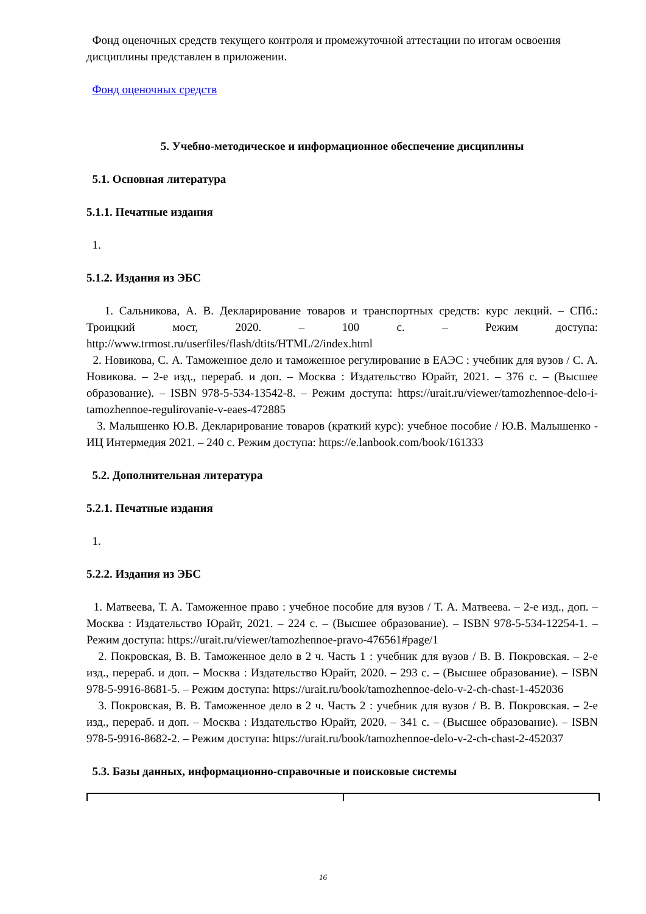Фонд оценочных средств текущего контроля и промежуточной аттестации по итогам освоения дисциплины представлен в приложении.
Фонд оценочных средств
5. Учебно-методическое и информационное обеспечение дисциплины
5.1. Основная литература
5.1.1. Печатные издания
1.
5.1.2. Издания из ЭБС
1. Сальникова, А. В. Декларирование товаров и транспортных средств: курс лекций. – СПб.: Троицкий мост, 2020. – 100 с. – Режим доступа: http://www.trmost.ru/userfiles/flash/dtits/HTML/2/index.html
2. Новикова, С. А. Таможенное дело и таможенное регулирование в ЕАЭС : учебник для вузов / С. А. Новикова. – 2-е изд., перераб. и доп. – Москва : Издательство Юрайт, 2021. – 376 с. – (Высшее образование). – ISBN 978-5-534-13542-8. – Режим доступа: https://urait.ru/viewer/tamozhennoe-delo-i-tamozhennoe-regulirovanie-v-eaes-472885
3. Малышенко Ю.В. Декларирование товаров (краткий курс): учебное пособие / Ю.В. Малышенко - ИЦ Интермедия 2021. – 240 с. Режим доступа: https://e.lanbook.com/book/161333
5.2. Дополнительная литература
5.2.1. Печатные издания
1.
5.2.2. Издания из ЭБС
1. Матвеева, Т. А. Таможенное право : учебное пособие для вузов / Т. А. Матвеева. – 2-е изд., доп. – Москва : Издательство Юрайт, 2021. – 224 с. – (Высшее образование). – ISBN 978-5-534-12254-1. – Режим доступа: https://urait.ru/viewer/tamozhennoe-pravo-476561#page/1
2. Покровская, В. В. Таможенное дело в 2 ч. Часть 1 : учебник для вузов / В. В. Покровская. – 2-е изд., перераб. и доп. – Москва : Издательство Юрайт, 2020. – 293 с. – (Высшее образование). – ISBN 978-5-9916-8681-5. – Режим доступа: https://urait.ru/book/tamozhennoe-delo-v-2-ch-chast-1-452036
3. Покровская, В. В. Таможенное дело в 2 ч. Часть 2 : учебник для вузов / В. В. Покровская. – 2-е изд., перераб. и доп. – Москва : Издательство Юрайт, 2020. – 341 с. – (Высшее образование). – ISBN 978-5-9916-8682-2. – Режим доступа: https://urait.ru/book/tamozhennoe-delo-v-2-ch-chast-2-452037
5.3. Базы данных, информационно-справочные и поисковые системы
16